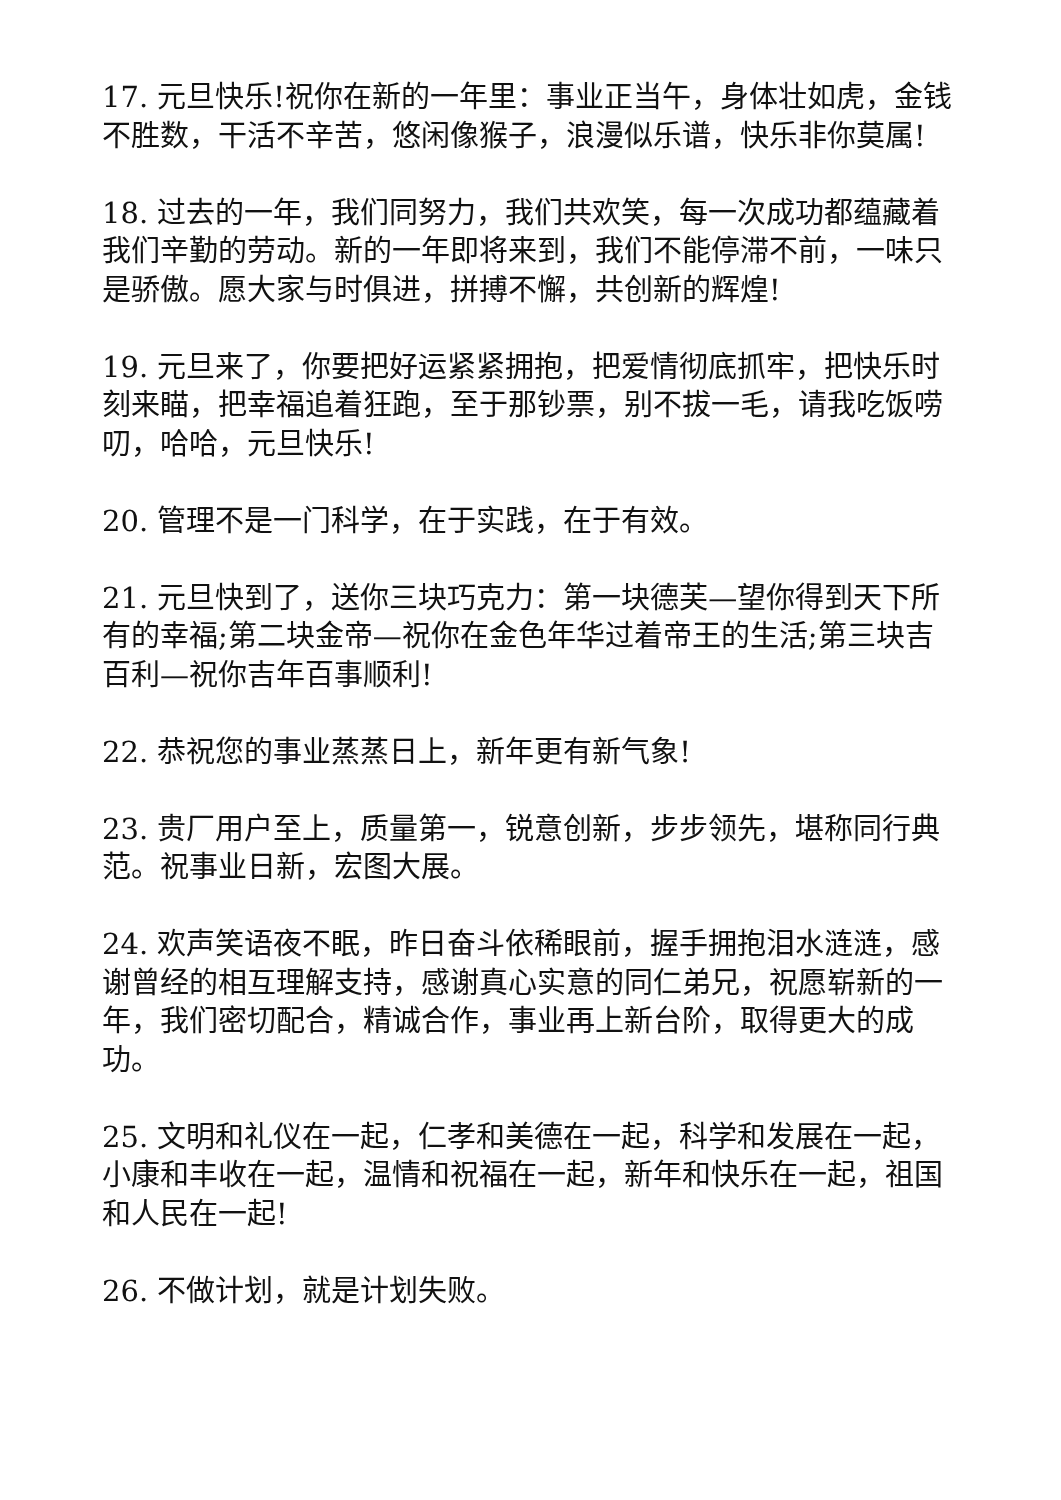17. 元旦快乐!祝你在新的一年里：事业正当午，身体壮如虎，金钱不胜数，干活不辛苦，悠闲像猴子，浪漫似乐谱，快乐非你莫属!
18. 过去的一年，我们同努力，我们共欢笑，每一次成功都蕴藏着我们辛勤的劳动。新的一年即将来到，我们不能停滞不前，一味只是骄傲。愿大家与时俱进，拼搏不懈，共创新的辉煌!
19. 元旦来了，你要把好运紧紧拥抱，把爱情彻底抓牢，把快乐时刻来瞄，把幸福追着狂跑，至于那钞票，别不拔一毛，请我吃饭唠叨，哈哈，元旦快乐!
20. 管理不是一门科学，在于实践，在于有效。
21. 元旦快到了，送你三块巧克力：第一块德芙—望你得到天下所有的幸福;第二块金帝—祝你在金色年华过着帝王的生活;第三块吉百利—祝你吉年百事顺利!
22. 恭祝您的事业蒸蒸日上，新年更有新气象!
23. 贵厂用户至上，质量第一，锐意创新，步步领先，堪称同行典范。祝事业日新，宏图大展。
24. 欢声笑语夜不眠，昨日奋斗依稀眼前，握手拥抱泪水涟涟，感谢曾经的相互理解支持，感谢真心实意的同仁弟兄，祝愿崭新的一年，我们密切配合，精诚合作，事业再上新台阶，取得更大的成功。
25. 文明和礼仪在一起，仁孝和美德在一起，科学和发展在一起，小康和丰收在一起，温情和祝福在一起，新年和快乐在一起，祖国和人民在一起!
26. 不做计划，就是计划失败。